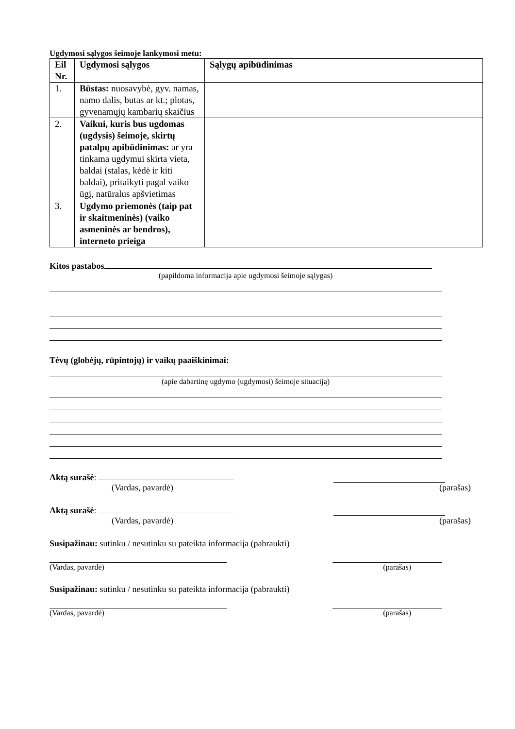Ugdymosi sąlygos šeimoje lankymosi metu:
| Eil Nr. | Ugdymosi sąlygos | Sąlygų apibūdinimas |
| --- | --- | --- |
| 1. | Būstas: nuosavybė, gyv. namas, namo dalis, butas ar kt.; plotas, gyvenamųjų kambarių skaičius | |
| 2. | Vaikui, kuris bus ugdomas (ugdysis) šeimoje, skirtų patalpų apibūdinimas: ar yra tinkama ugdymui skirta vieta, baldai (stalas, kėdė ir kiti baldai), pritaikyti pagal vaiko ūgį, natūralus apšvietimas | |
| 3. | Ugdymo priemonės (taip pat ir skaitmeninės) (vaiko asmeninės ar bendros), interneto prieiga | |
Kitos pastabos
(papildoma informacija apie ugdymosi šeimoje sąlygas)
Tėvų (globėjų, rūpintojų) ir vaikų paaiškinimai:
(apie dabartinę ugdymo (ugdymosi) šeimoje situaciją)
Aktą surašė:
(Vardas, pavardė) (parašas)
Aktą surašė:
(Vardas, pavardė) (parašas)
Susipažinau: sutinku / nesutinku su pateikta informacija (pabraukti)
(Vardas, pavardė) (parašas)
Susipažinau: sutinku / nesutinku su pateikta informacija (pabraukti)
(Vardas, pavardė) (parašas)